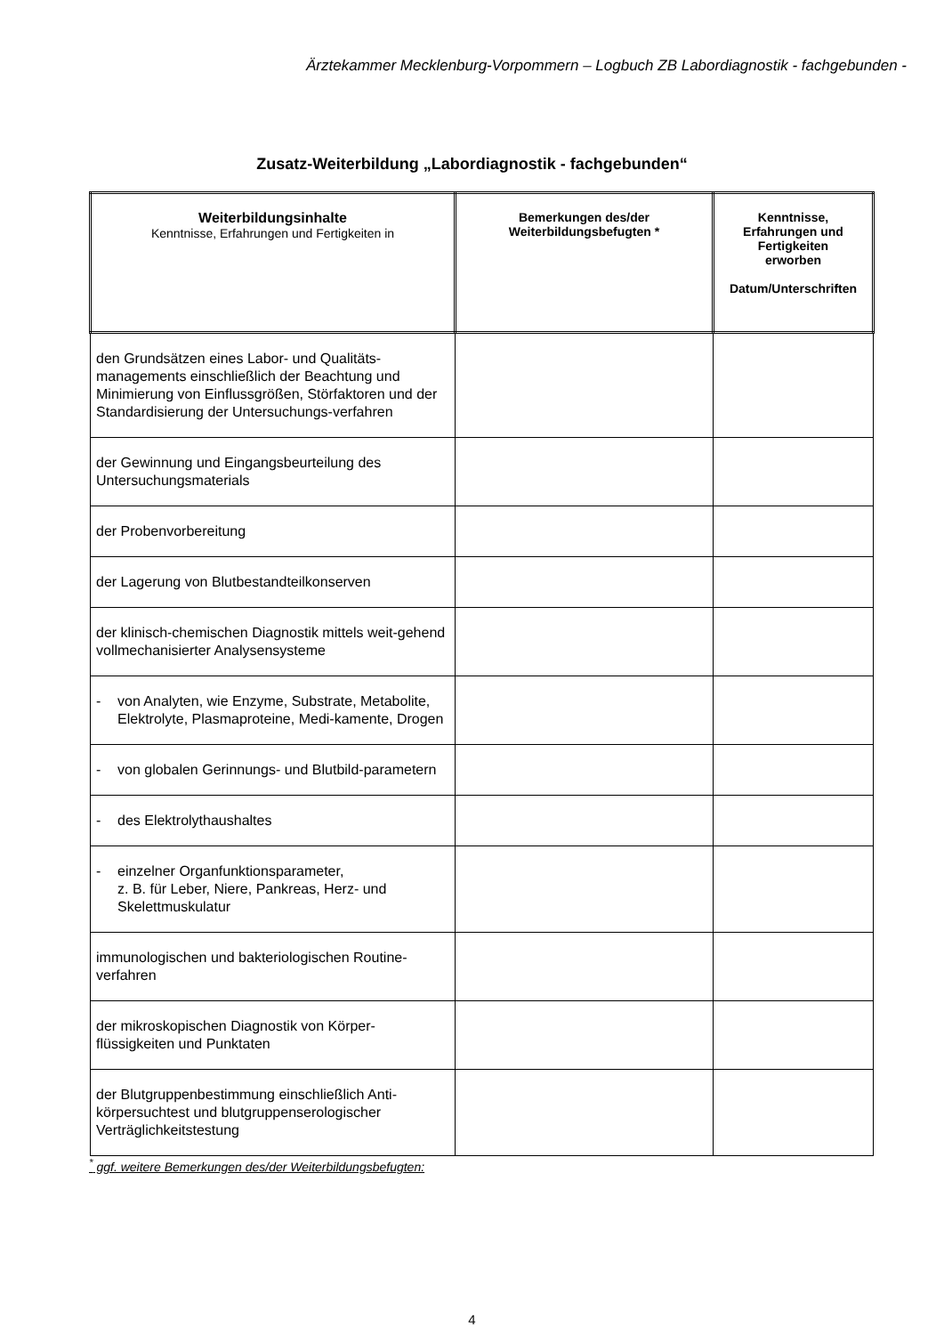Ärztekammer Mecklenburg-Vorpommern – Logbuch ZB Labordiagnostik - fachgebunden -
Zusatz-Weiterbildung „Labordiagnostik - fachgebunden“
| Weiterbildungsinhalte Kenntnisse, Erfahrungen und Fertigkeiten in | Bemerkungen des/der Weiterbildungsbefugten * | Kenntnisse, Erfahrungen und Fertigkeiten erworben Datum/Unterschriften |
| --- | --- | --- |
| den Grundsätzen eines Labor- und Qualitäts-managements einschließlich der Beachtung und Minimierung von Einflussgrößen, Störfaktoren und der Standardisierung der Untersuchungs-verfahren | | |
| der Gewinnung und Eingangsbeurteilung des Untersuchungsmaterials | | |
| der Probenvorbereitung | | |
| der Lagerung von Blutbestandteilkonserven | | |
| der klinisch-chemischen Diagnostik mittels weit-gehend vollmechanisierter Analysensysteme | | |
| - von Analyten, wie Enzyme, Substrate, Metabolite, Elektrolyte, Plasmaproteine, Medi-kamente, Drogen | | |
| - von globalen Gerinnungs- und Blutbild-parametern | | |
| - des Elektrolythaushaltes | | |
| - einzelner Organfunktionsparameter, z. B. für Leber, Niere, Pankreas, Herz- und Skelettmuskulatur | | |
| immunologischen und bakteriologischen Routine-verfahren | | |
| der mikroskopischen Diagnostik von Körper-flüssigkeiten und Punktaten | | |
| der Blutgruppenbestimmung einschließlich Anti-körpersuchtest und blutgruppenserologischer Verträglichkeitstestung | | |
<sup>*</sup> ggf. weitere Bemerkungen des/der Weiterbildungsbefugten:
4